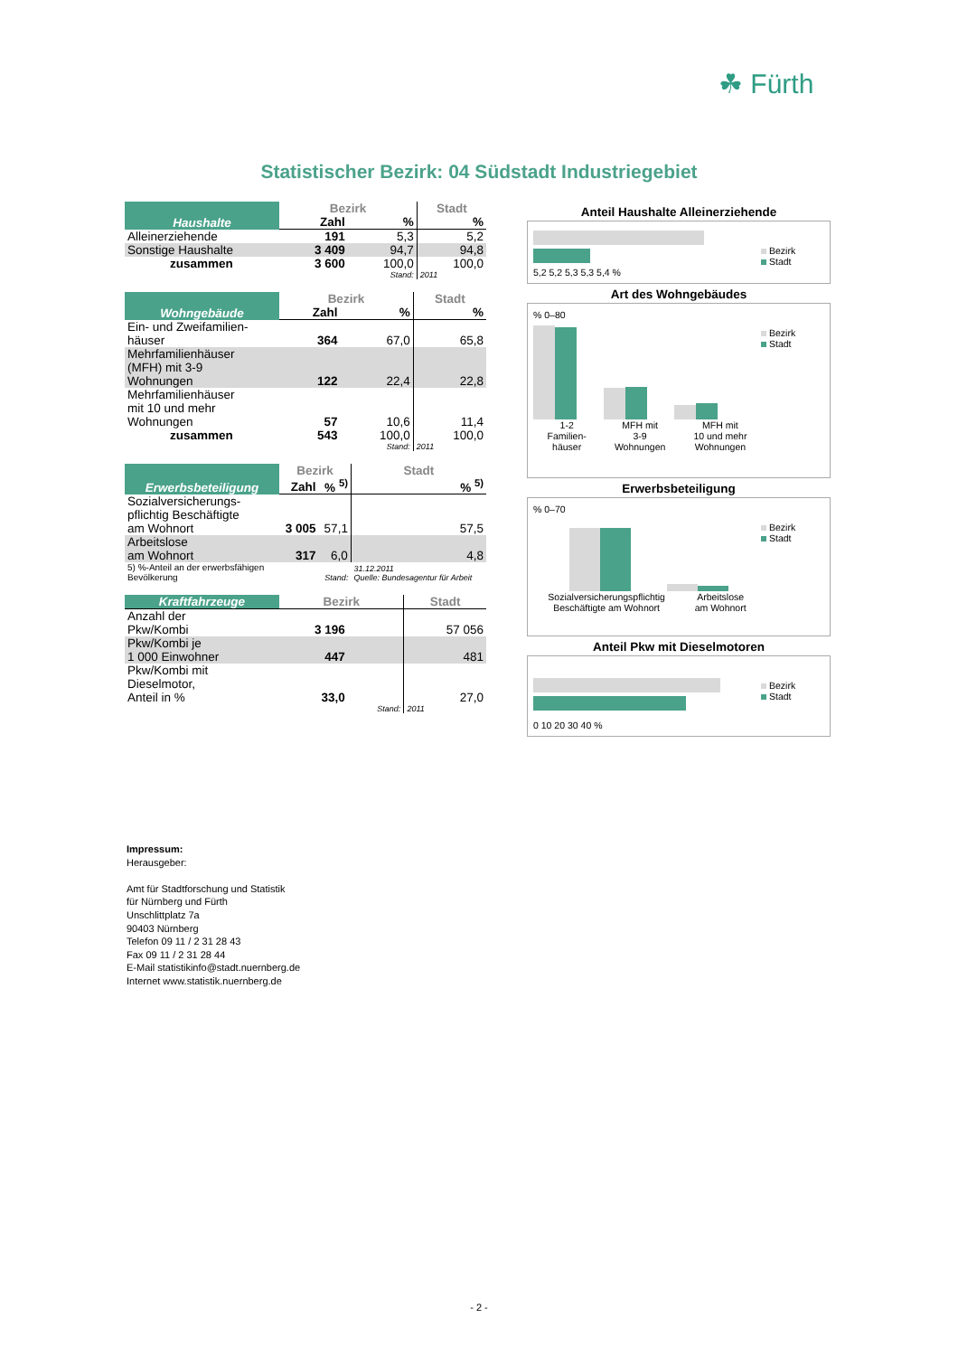☘ Fürth
Statistischer Bezirk: 04 Südstadt Industriegebiet
| Haushalte | Bezirk | | Stadt |
| --- | --- | --- | --- |
| | Zahl | % | % |
| Alleinerziehende | 191 | 5,3 | 5,2 |
| Sonstige Haushalte | 3 409 | 94,7 | 94,8 |
| zusammen | 3 600 | 100,0 | 100,0 |
| | | Stand: | 2011 |
| Wohngebäude | Bezirk | | Stadt |
| --- | --- | --- | --- |
| | Zahl | % | % |
| Ein- und Zweifamilien- häuser | 364 | 67,0 | 65,8 |
| Mehrfamilienhäuser (MFH) mit 3-9 Wohnungen | 122 | 22,4 | 22,8 |
| Mehrfamilienhäuser mit 10 und mehr Wohnungen | 57 | 10,6 | 11,4 |
| zusammen | 543 | 100,0 | 100,0 |
| | | Stand: | 2011 |
| Erwerbsbeteiligung | Bezirk | | Stadt |
| --- | --- | --- | --- |
| | Zahl | % <sup>5)</sup> | % <sup>5)</sup> |
| Sozialversicherungs- pflichtig Beschäftigte am Wohnort | 3 005 | 57,1 | 57,5 |
| Arbeitslose am Wohnort | 317 | 6,0 | 4,8 |
| 5) %-Anteil an der erwerbsfähigen Bevölkerung | | Stand: | 31.12.2011 Quelle: Bundesagentur für Arbeit |
| Kraftfahrzeuge | Bezirk | | Stadt |
| --- | --- | --- | --- |
| Anzahl der Pkw/Kombi | 3 196 | | 57 056 |
| Pkw/Kombi je 1 000 Einwohner | 447 | | 481 |
| Pkw/Kombi mit Dieselmotor, Anteil in % | 33,0 | | 27,0 |
| | | Stand: | 2011 |
Anteil Haushalte Alleinerziehende
5,2 5,2 5,3 5,3 5,4 %
Bezirk
Stadt
Art des Wohngebäudes
% 0–80
1-2
Familien-
häuser MFH mit
3-9
Wohnungen MFH mit
10 und mehr
Wohnungen
Bezirk
Stadt
Erwerbsbeteiligung
% 0–70
Sozialversicherungspflichtig
Beschäftigte am Wohnort Arbeitslose
am Wohnort
Bezirk
Stadt
Anteil Pkw mit Dieselmotoren
0 10 20 30 40 %
Bezirk
Stadt
Impressum:
Herausgeber:
Amt für Stadtforschung und Statistik
für Nürnberg und Fürth
Unschlittplatz 7a
90403 Nürnberg
Telefon 09 11 / 2 31 28 43
Fax 09 11 / 2 31 28 44
E-Mail statistikinfo@stadt.nuernberg.de
Internet www.statistik.nuernberg.de
- 2 -